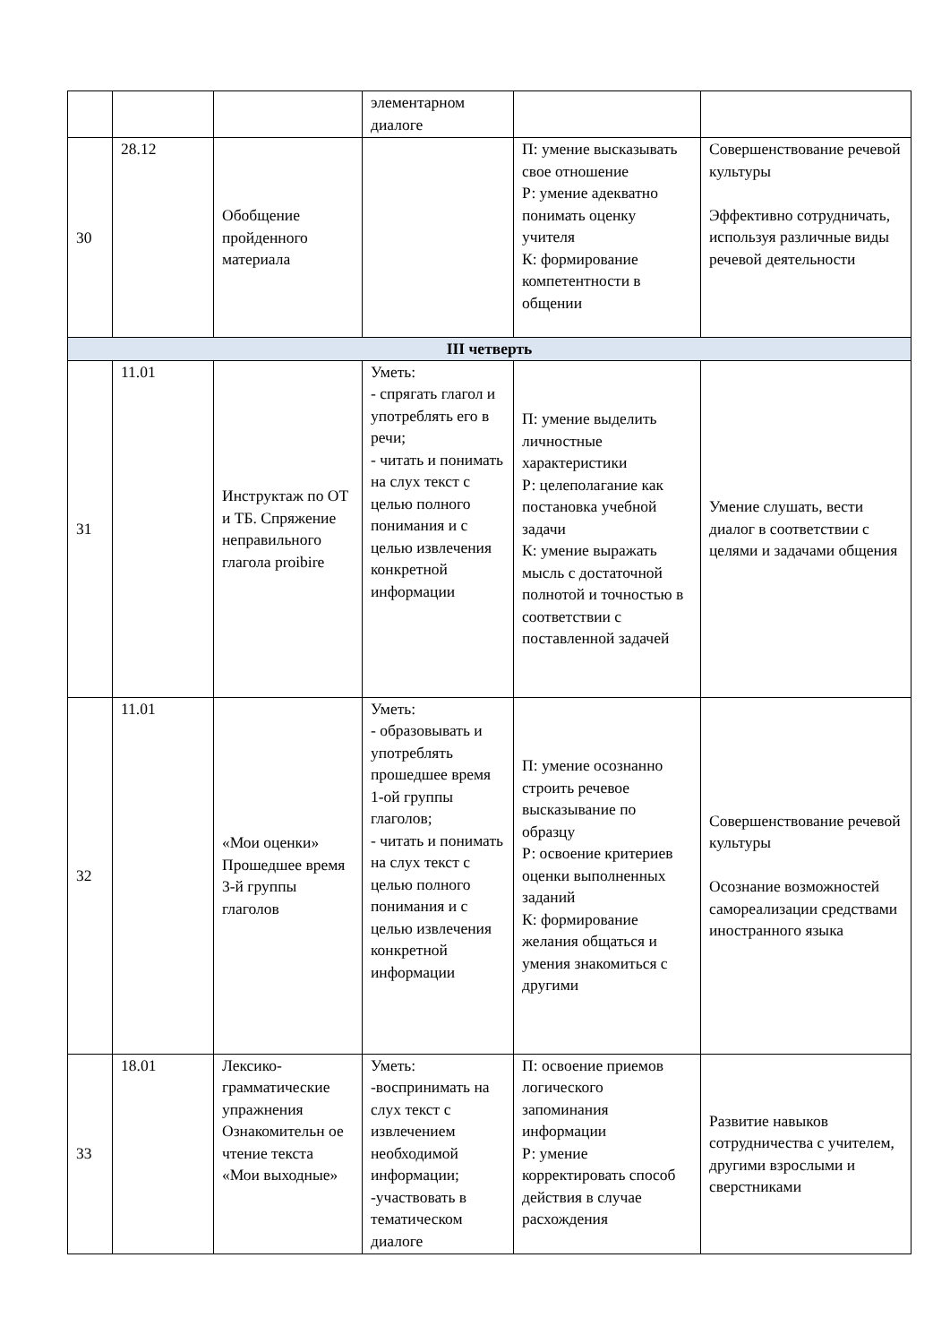| | | | элементарном диалоге | | |
| 30 | 28.12 | Обобщение пройденного материала | | П: умение высказывать свое отношение Р: умение адекватно понимать оценку учителя К: формирование компетентности в общении | Совершенствование речевой культуры Эффективно сотрудничать, используя различные виды речевой деятельности |
| III четверть | | | | | |
| 31 | 11.01 | Инструктаж по ОТ и ТБ. Спряжение неправильного глагола proibire | Уметь: - спрягать глагол и употреблять его в речи; - читать и понимать на слух текст с целью полного понимания и с целью извлечения конкретной информации | П: умение выделить личностные характеристики Р: целеполагание как постановка учебной задачи К: умение выражать мысль с достаточной полнотой и точностью в соответствии с поставленной задачей | Умение слушать, вести диалог в соответствии с целями и задачами общения |
| 32 | 11.01 | «Мои оценки» Прошедшее время 3-й группы глаголов | Уметь: - образовывать и употреблять прошедшее время 1-ой группы глаголов; - читать и понимать на слух текст с целью полного понимания и с целью извлечения конкретной информации | П: умение осознанно строить речевое высказывание по образцу Р: освоение критериев оценки выполненных заданий К: формирование желания общаться и умения знакомиться с другими | Совершенствование речевой культуры Осознание возможностей самореализации средствами иностранного языка |
| 33 | 18.01 | Лексико-грамматические упражнения Ознакомительн ое чтение текста «Мои выходные» | Уметь: -воспринимать на слух текст с извлечением необходимой информации; -участвовать в тематическом диалоге | П: освоение приемов логического запоминания информации Р: умение корректировать способ действия в случае расхождения | Развитие навыков сотрудничества с учителем, другими взрослыми и сверстниками |